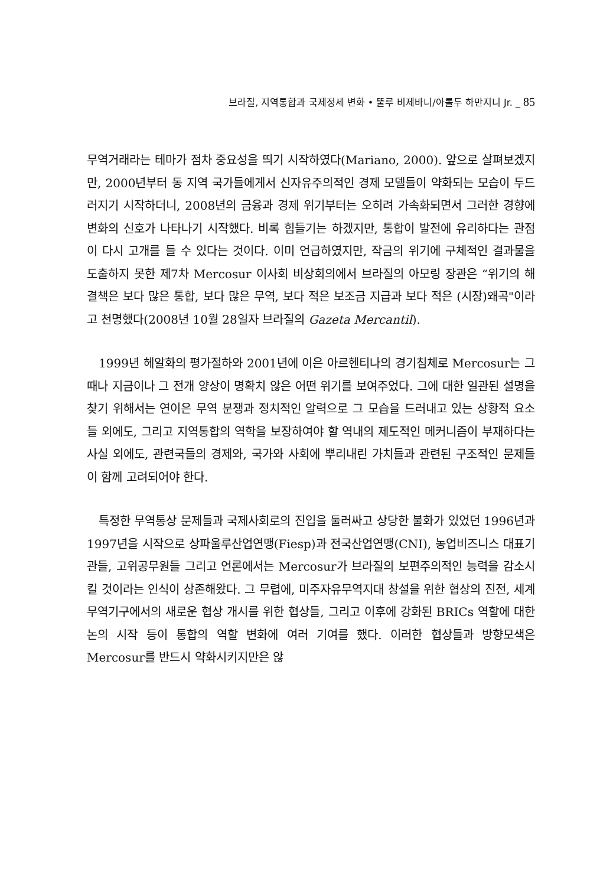브라질, 지역통합과 국제정세 변화 • 뚤루 비제바니/아롤두 하만지니 Jr. _ 85
무역거래라는 테마가 점차 중요성을 띄기 시작하였다(Mariano, 2000). 앞으로 살펴보겠지만, 2000년부터 동 지역 국가들에게서 신자유주의적인 경제 모델들이 약화되는 모습이 두드러지기 시작하더니, 2008년의 금융과 경제 위기부터는 오히려 가속화되면서 그러한 경향에 변화의 신호가 나타나기 시작했다. 비록 힘들기는 하겠지만, 통합이 발전에 유리하다는 관점이 다시 고개를 들 수 있다는 것이다. 이미 언급하였지만, 작금의 위기에 구체적인 결과물을 도출하지 못한 제7차 Mercosur 이사회 비상회의에서 브라질의 아모링 장관은 “위기의 해결책은 보다 많은 통합, 보다 많은 무역, 보다 적은 보조금 지급과 보다 적은 (시장)왜곡"이라고 천명했다(2008년 10월 28일자 브라질의 Gazeta Mercantil).
1999년 헤알화의 평가절하와 2001년에 이은 아르헨티나의 경기침체로 Mercosur는 그때나 지금이나 그 전개 양상이 명확치 않은 어떤 위기를 보여주었다. 그에 대한 일관된 설명을 찾기 위해서는 연이은 무역 분쟁과 정치적인 알력으로 그 모습을 드러내고 있는 상황적 요소들 외에도, 그리고 지역통합의 역학을 보장하여야 할 역내의 제도적인 메커니즘이 부재하다는 사실 외에도, 관련국들의 경제와, 국가와 사회에 뿌리내린 가치들과 관련된 구조적인 문제들이 함께 고려되어야 한다.
특정한 무역통상 문제들과 국제사회로의 진입을 둘러싸고 상당한 불화가 있었던 1996년과 1997년을 시작으로 상파울루산업연맹(Fiesp)과 전국산업연맹(CNI), 농업비즈니스 대표기관들, 고위공무원들 그리고 언론에서는 Mercosur가 브라질의 보편주의적인 능력을 감소시킬 것이라는 인식이 상존해왔다. 그 무렵에, 미주자유무역지대 창설을 위한 협상의 진전, 세계무역기구에서의 새로운 협상 개시를 위한 협상들, 그리고 이후에 강화된 BRICs 역할에 대한 논의 시작 등이 통합의 역할 변화에 여러 기여를 했다. 이러한 협상들과 방향모색은 Mercosur를 반드시 약화시키지만은 않